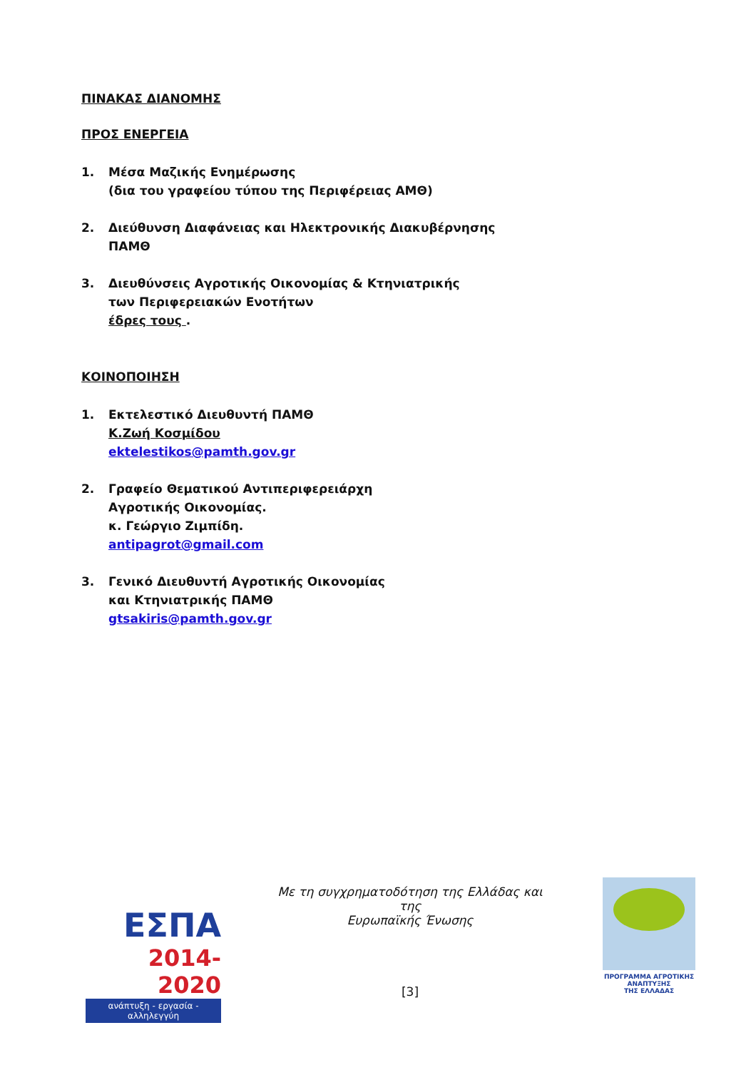ΠΙΝΑΚΑΣ ΔΙΑΝΟΜΗΣ
ΠΡΟΣ ΕΝΕΡΓΕΙΑ
1. Μέσα Μαζικής Ενημέρωσης
(δια του γραφείου τύπου της Περιφέρειας ΑΜΘ)
2. Διεύθυνση Διαφάνειας και Ηλεκτρονικής Διακυβέρνησης
ΠΑΜΘ
3. Διευθύνσεις Αγροτικής Οικονομίας & Κτηνιατρικής
των Περιφερειακών Ενοτήτων
έδρες τους .
ΚΟΙΝΟΠΟΙΗΣΗ
1. Εκτελεστικό Διευθυντή ΠΑΜΘ
Κ.Ζωή Κοσμίδου
ektelestikos@pamth.gov.gr
2. Γραφείο Θεματικού Αντιπεριφερειάρχη
Αγροτικής Οικονομίας.
κ. Γεώργιο Ζιμπίδη.
antipagrot@gmail.com
3. Γενικό Διευθυντή Αγροτικής Οικονομίας
και Κτηνιατρικής ΠΑΜΘ
gtsakiris@pamth.gov.gr
ΕΣΠΑ
2014-2020
ανάπτυξη - εργασία - αλληλεγγύη
Με τη συγχρηματοδότηση της Ελλάδας και της
Ευρωπαϊκής Ένωσης
[3]
ΠΡΟΓΡΑΜΜΑ ΑΓΡΟΤΙΚΗΣ ΑΝΑΠΤΥΞΗΣ
ΤΗΣ ΕΛΛΑΔΑΣ